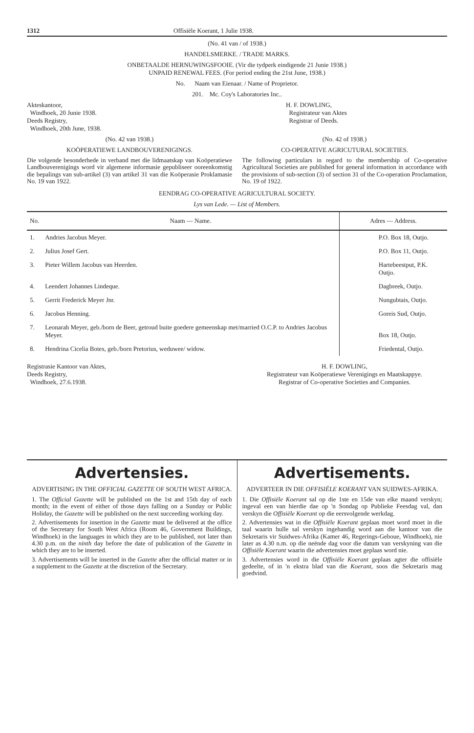1312 Offisiële Koerant, 1 Julie 1938.
(No. 41 van / of 1938.)
HANDELSMERKE. / TRADE MARKS.
ONBETAALDE HERNUWINGSFOOIE. (Vir die tydperk eindigende 21 Junie 1938.)
UNPAID RENEWAL FEES. (For period ending the 21st June, 1938.)
No. Naam van Eienaar. / Name of Proprietor.
201. Mc. Coy's Laboratories Inc..
Akteskantoor,
Windhoek, 20 Junie 1938.
Deeds Registry,
Windhoek, 20th June, 1938.
H. F. DOWLING,
Registrateur van Aktes
Registrar of Deeds.
(No. 42 van 1938.)
KOÖPERATIEWE LANDBOUVERENIGINGS.
Die volgende besonderhede in verband met die lidmaatskap van Koöperatiewe Landbouverenigings word vir algemene informasie gepubliseer ooreenkomstig die bepalings van sub-artikel (3) van artikel 31 van die Koöperasie Proklamasie No. 19 van 1922.
(No. 42 of 1938.)
CO-OPERATIVE AGRICUTURAL SOCIETIES.
The following particulars in regard to the membership of Co-operative Agricultural Societies are published for general information in accordance with the provisions of sub-section (3) of section 31 of the Co-operation Proclamation, No. 19 of 1922.
EENDRAG CO-OPERATIVE AGRICULTURAL SOCIETY.
Lys van Lede. — List of Members.
| No. | Naam — Name. | Adres — Address. |
| --- | --- | --- |
| 1. | Andries Jacobus Meyer. | P.O. Box 18, Outjo. |
| 2. | Julius Josef Gert. | P.O. Box 11, Outjo. |
| 3. | Pieter Willem Jacobus van Heerden. | Hartebeestput, P.K. Outjo. |
| 4. | Leendert Johannes Lindeque. | Dagbreek, Outjo. |
| 5. | Gerrit Frederick Meyer Jnr. | Nungubtais, Outjo. |
| 6. | Jacobus Henning. | Goreis Sud, Outjo. |
| 7. | Leonarah Meyer, geb./born de Beer, getroud buite goedere gemeenskap met/married O.C.P. to Andries Jacobus Meyer. | Box 18, Outjo. |
| 8. | Hendrina Cicelia Botes, geb./born Pretorius, weduwee/ widow. | Friedental, Outjo. |
Registrasie Kantoor van Aktes,
Deeds Registry,
Windhoek, 27.6.1938.
H. F. DOWLING,
Registrateur van Koöperatiewe Verenigings en Maatskappye.
Registrar of Co-operative Societies and Companies.
Advertensies.
ADVERTISING IN THE OFFICIAL GAZETTE OF SOUTH WEST AFRICA.
1. The Official Gazette will be published on the 1st and 15th day of each month; in the event of either of those days falling on a Sunday or Public Holiday, the Gazette will be published on the next succeeding working day.
2. Advertisements for insertion in the Gazette must be delivered at the office of the Secretary for South West Africa (Room 46, Government Buildings, Windhoek) in the languages in which they are to be published, not later than 4.30 p.m. on the ninth day before the date of publication of the Gazette in which they are to be inserted.
3. Advertisements will be inserted in the Gazette after the official matter or in a supplement to the Gazette at the discretion of the Secretary.
Advertisements.
ADVERTEER IN DIE OFFISIËLE KOERANT VAN SUIDWES-AFRIKA.
1. Die Offisiële Koerant sal op die 1ste en 15de van elke maand verskyn; ingeval een van hierdie dae op 'n Sondag op Publieke Feesdag val, dan verskyn die Offisiële Koerant op die eersvolgende werkdag.
2. Advertensies wat in die Offisiële Koerant geplaas moet word moet in die taal waarin hulle sal verskyn ingehandig word aan die kantoor van die Sekretaris vir Suidwes-Afrika (Kamer 46, Regerings-Geboue, Windhoek), nie later as 4.30 n.m. op die neënde dag voor die datum van verskyning van die Offisiële Koerant waarin die advertensies moet geplaas word nie.
3. Advertensies word in die Offisiële Koerant geplaas agter die offisiële gedeelte, of in 'n ekstra blad van die Koerant, soos die Sekretaris mag goedvind.